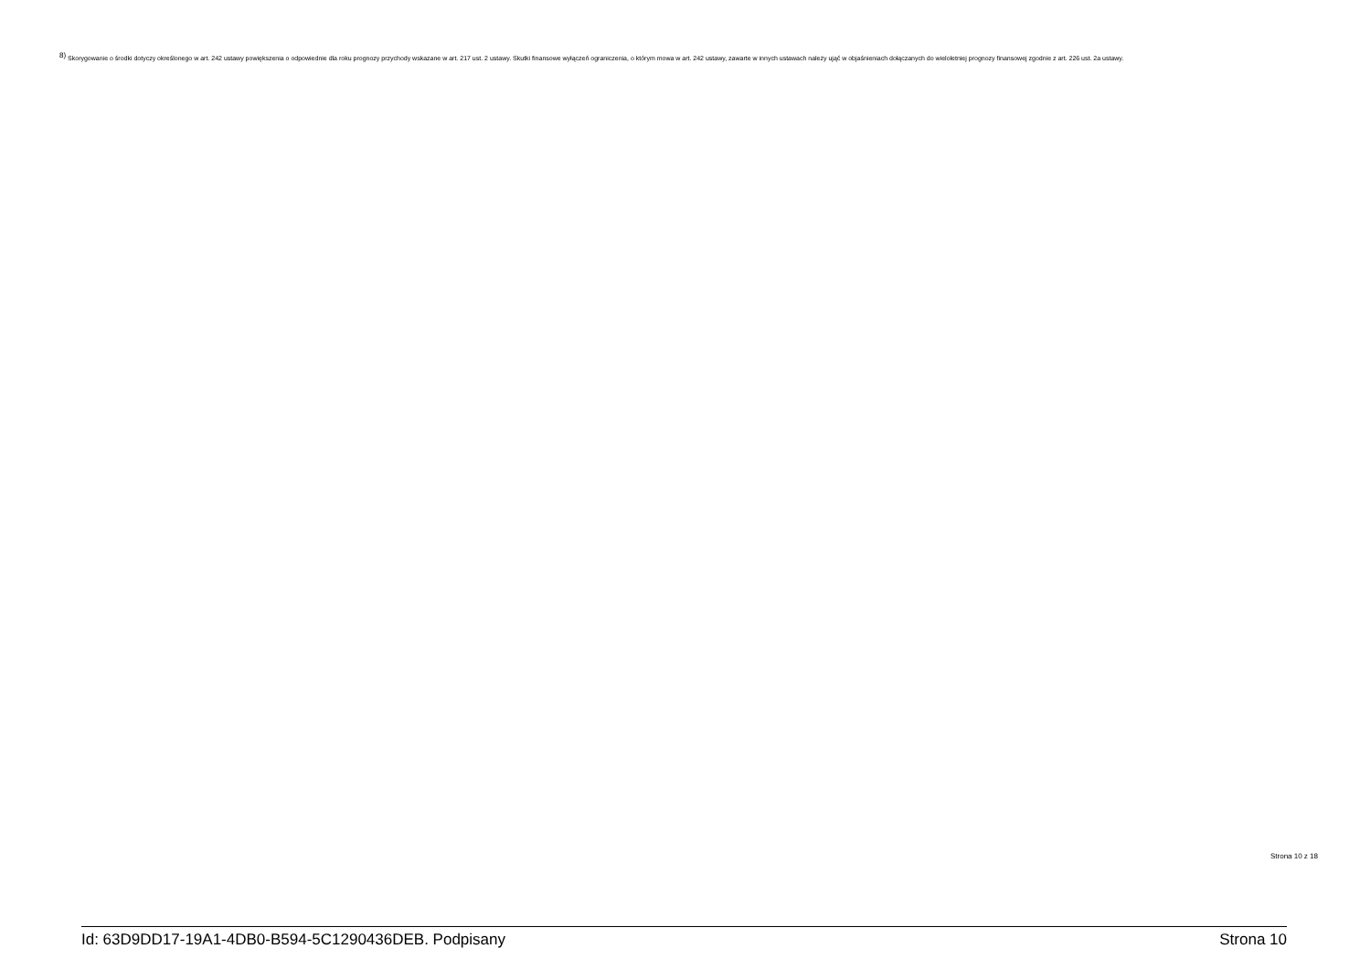<sup>8)</sup> Skorygowanie o środki dotyczy określonego w art. 242 ustawy powiększenia o odpowiednie dla roku prognozy przychody wskazane w art. 217 ust. 2 ustawy. Skutki finansowe wyłączeń ograniczenia, o którym mowa w art. 242 ustawy, zawarte w innych ustawach należy ująć w objaśnieniach dołączanych do wieloletniej prognozy finansowej zgodnie z art. 226 ust. 2a ustawy.
Strona 10 z 18
Id: 63D9DD17-19A1-4DB0-B594-5C1290436DEB. Podpisany Strona 10